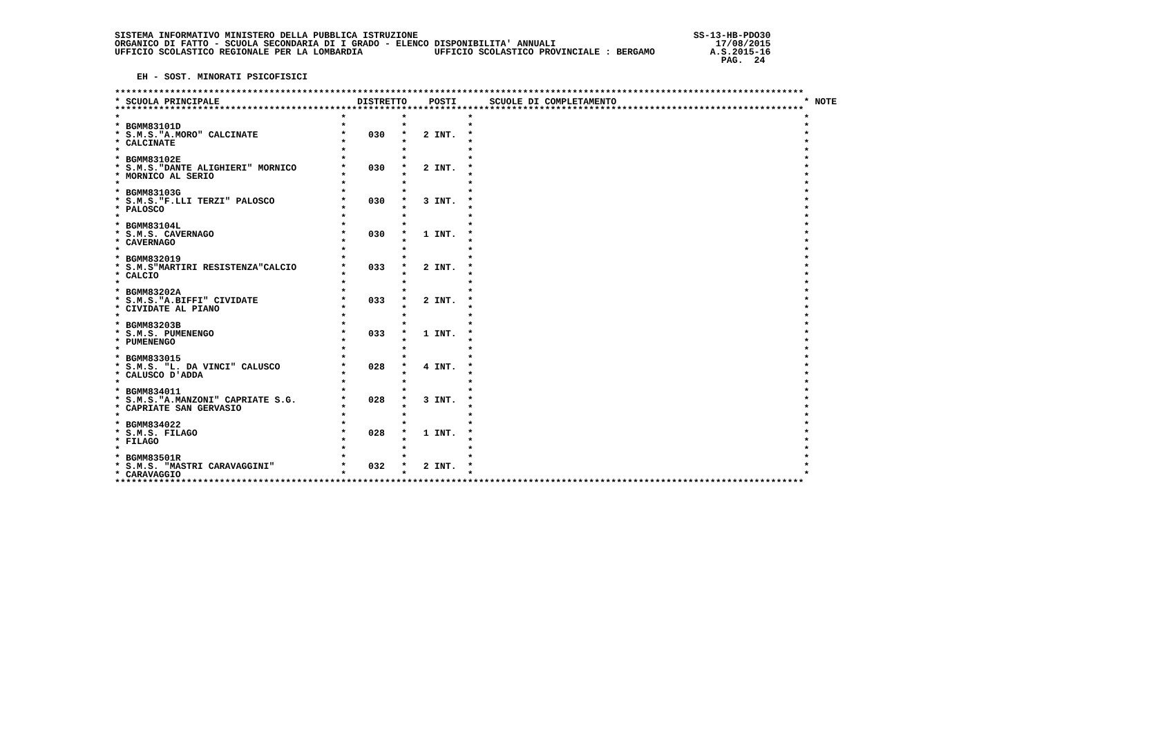SISTEMA INFORMATIVO MINISTERO DELLA PUBBLICA ISTRUZIONE                                                  SS-13-HB-PDO30
ORGANICO DI FATTO - SCUOLA SECONDARIA DI I GRADO - ELENCO DISPONIBILITA' ANNUALI                             17/08/2015
UFFICIO SCOLASTICO REGIONALE PER LA LOMBARDIA             UFFICIO SCOLASTICO PROVINCIALE : BERGAMO          A.S.2015-16
                                                                                                              PAG.  24

    EH - SOST. MINORATI PSICOFISICI

*****************************************************************************************************************************
* SCUOLA PRINCIPALE                         DISTRETTO    POSTI      SCUOLE DI COMPLETAMENTO                                  * NOTE
*****************************************************************************************************************************
*                                        *          *           *                                                            *
* BGMM83101D                             *          *           *                                                            *
* S.M.S."A.MORO" CALCINATE               *    030   *   2 INT.  *                                                            *
* CALCINATE                              *          *           *                                                            *
*                                        *          *           *                                                            *
* BGMM83102E                             *          *           *                                                            *
* S.M.S."DANTE ALIGHIERI" MORNICO        *    030   *   2 INT.  *                                                            *
* MORNICO AL SERIO                       *          *           *                                                            *
*                                        *          *           *                                                            *
* BGMM83103G                             *          *           *                                                            *
* S.M.S."F.LLI TERZI" PALOSCO            *    030   *   3 INT.  *                                                            *
* PALOSCO                                *          *           *                                                            *
*                                        *          *           *                                                            *
* BGMM83104L                             *          *           *                                                            *
* S.M.S. CAVERNAGO                       *    030   *   1 INT.  *                                                            *
* CAVERNAGO                              *          *           *                                                            *
*                                        *          *           *                                                            *
* BGMM832019                             *          *           *                                                            *
* S.M.S"MARTIRI RESISTENZA"CALCIO        *    033   *   2 INT.  *                                                            *
* CALCIO                                 *          *           *                                                            *
*                                        *          *           *                                                            *
* BGMM83202A                             *          *           *                                                            *
* S.M.S."A.BIFFI" CIVIDATE               *    033   *   2 INT.  *                                                            *
* CIVIDATE AL PIANO                      *          *           *                                                            *
*                                        *          *           *                                                            *
* BGMM83203B                             *          *           *                                                            *
* S.M.S. PUMENENGO                       *    033   *   1 INT.  *                                                            *
* PUMENENGO                              *          *           *                                                            *
*                                        *          *           *                                                            *
* BGMM833015                             *          *           *                                                            *
* S.M.S. "L. DA VINCI" CALUSCO           *    028   *   4 INT.  *                                                            *
* CALUSCO D'ADDA                         *          *           *                                                            *
*                                        *          *           *                                                            *
* BGMM834011                             *          *           *                                                            *
* S.M.S."A.MANZONI" CAPRIATE S.G.        *    028   *   3 INT.  *                                                            *
* CAPRIATE SAN GERVASIO                  *          *           *                                                            *
*                                        *          *           *                                                            *
* BGMM834022                             *          *           *                                                            *
* S.M.S. FILAGO                          *    028   *   1 INT.  *                                                            *
* FILAGO                                 *          *           *                                                            *
*                                        *          *           *                                                            *
* BGMM83501R                             *          *           *                                                            *
* S.M.S. "MASTRI CARAVAGGINI"            *    032   *   2 INT.  *                                                            *
* CARAVAGGIO                             *          *           *                                                            *
*****************************************************************************************************************************